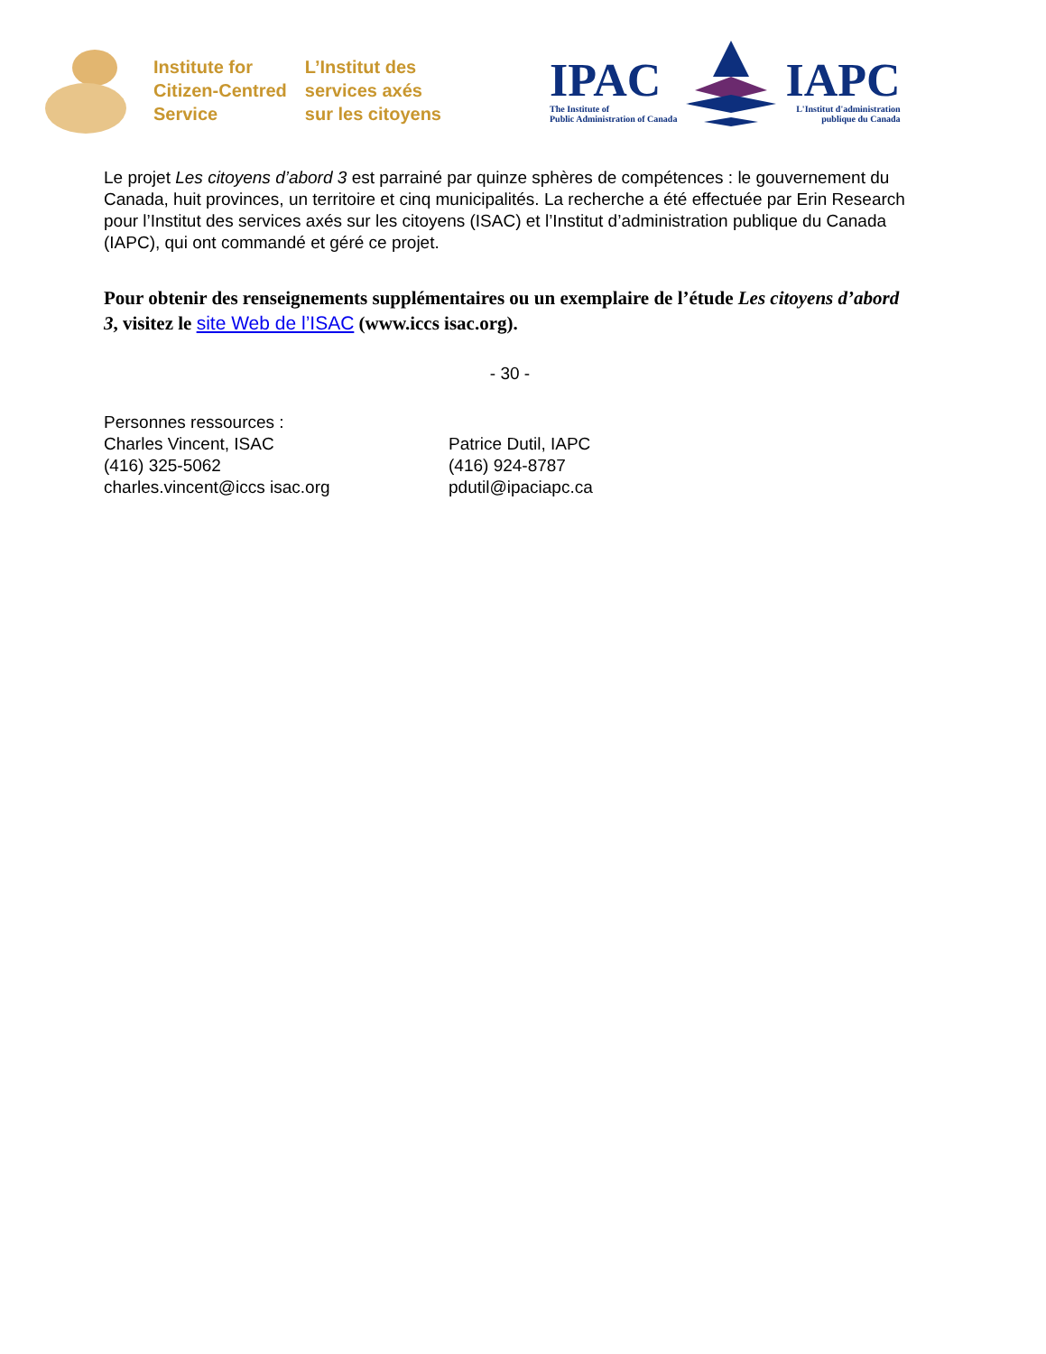Institute for
Citizen-Centred
Service
L’Institut des
services axés
sur les citoyens
IPAC
The Institute of
Public Administration of Canada
IAPC
L'Institut d'administration
publique du Canada
Le projet Les citoyens d’abord 3 est parrainé par quinze sphères de compétences : le gouvernement du Canada, huit provinces, un territoire et cinq municipalités. La recherche a été effectuée par Erin Research pour l’Institut des services axés sur les citoyens (ISAC) et l’Institut d’administration publique du Canada (IAPC), qui ont commandé et géré ce projet.
Pour obtenir des renseignements supplémentaires ou un exemplaire de l’étude Les citoyens d’abord 3, visitez le site Web de l’ISAC (www.iccs isac.org).
- 30 -
Personnes ressources :
Charles Vincent, ISAC
(416) 325-5062
charles.vincent@iccs isac.org
Patrice Dutil, IAPC
(416) 924-8787
pdutil@ipaciapc.ca